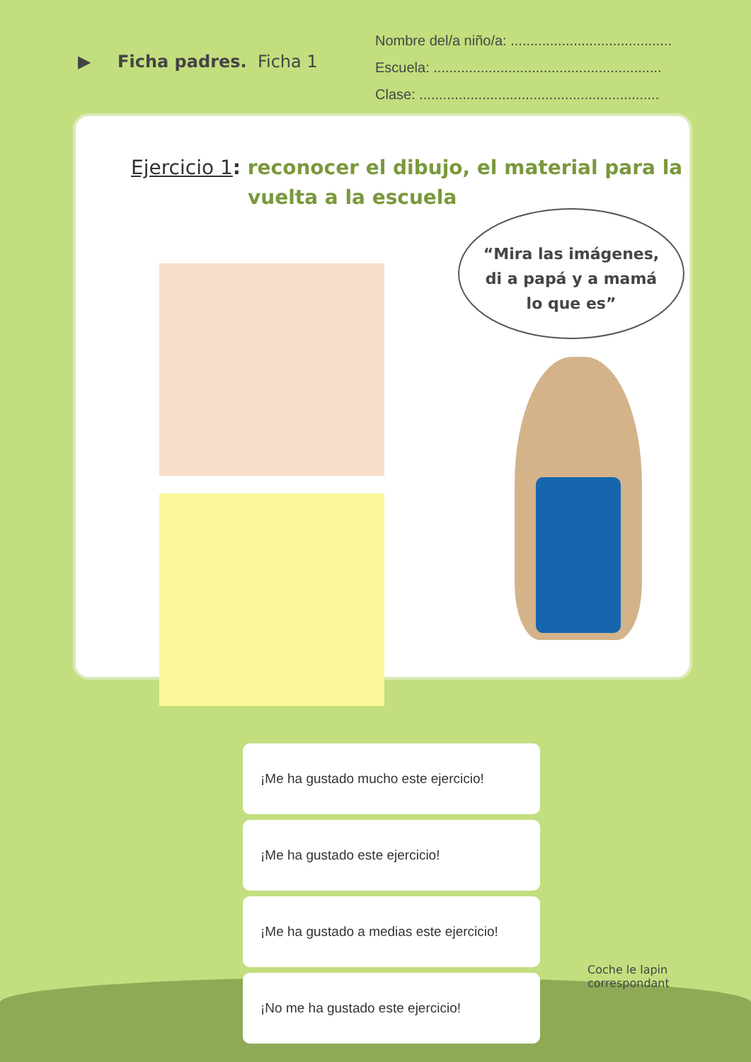▶ Ficha padres. Ficha 1
Nombre del/a niño/a: .........................................
Escuela: ..........................................................
Clase: .............................................................
Ejercicio 1: reconocer el dibujo, el material para la
vuelta a la escuela
“Mira las imágenes,
di a papá y a mamá
lo que es”
¡Me ha gustado mucho este ejercicio!
¡Me ha gustado este ejercicio!
¡Me ha gustado a medias este ejercicio!
¡No me ha gustado este ejercicio!
Coche le lapin
correspondant